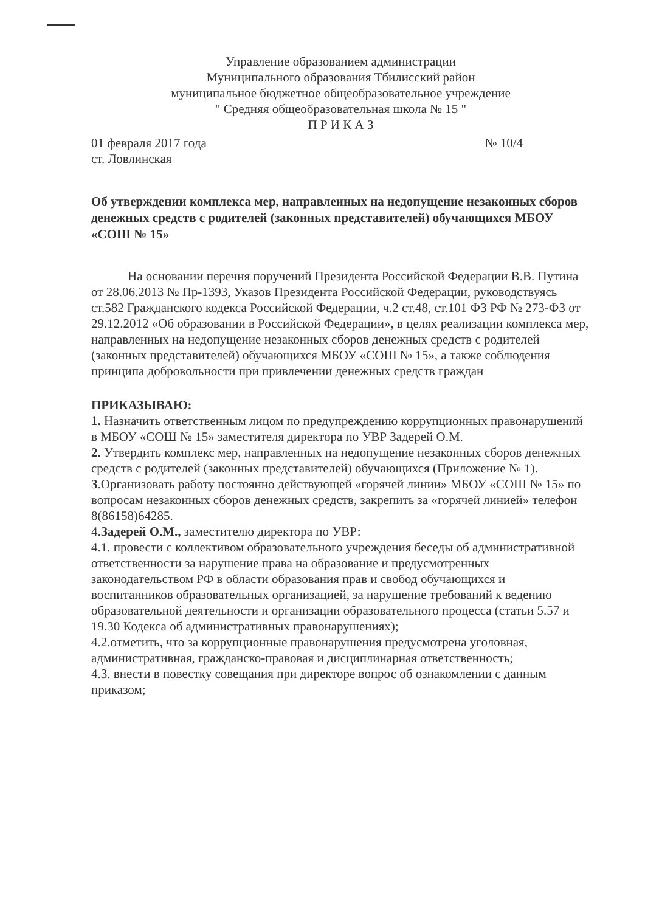Управление образованием администрации
Муниципального образования Тбилисский район
муниципальное бюджетное общеобразовательное учреждение
" Средняя общеобразовательная школа № 15 "
П Р И К А З
01 февраля 2017 года № 10/4
ст. Ловлинская
Об утверждении комплекса мер, направленных на недопущение незаконных сборов денежных средств с родителей (законных представителей) обучающихся МБОУ «СОШ № 15»
На основании перечня поручений Президента Российской Федерации В.В. Путина от 28.06.2013 № Пр-1393, Указов Президента Российской Федерации, руководствуясь ст.582 Гражданского кодекса Российской Федерации, ч.2 ст.48, ст.101 ФЗ РФ № 273-ФЗ от 29.12.2012 «Об образовании в Российской Федерации», в целях реализации комплекса мер, направленных на недопущение незаконных сборов денежных средств с родителей (законных представителей) обучающихся МБОУ «СОШ № 15», а также соблюдения принципа добровольности при привлечении денежных средств граждан
ПРИКАЗЫВАЮ:
1. Назначить ответственным лицом по предупреждению коррупционных правонарушений в МБОУ «СОШ № 15» заместителя директора по УВР Задерей О.М.
2. Утвердить комплекс мер, направленных на недопущение незаконных сборов денежных средств с родителей (законных представителей) обучающихся (Приложение № 1).
3.Организовать работу постоянно действующей «горячей линии» МБОУ «СОШ № 15» по вопросам незаконных сборов денежных средств, закрепить за «горячей линией» телефон 8(86158)64285.
4.Задерей О.М., заместителю директора по УВР:
4.1. провести с коллективом образовательного учреждения беседы об административной ответственности за нарушение права на образование и предусмотренных законодательством РФ в области образования прав и свобод обучающихся и воспитанников образовательных организацией, за нарушение требований к ведению образовательной деятельности и организации образовательного процесса (статьи 5.57 и 19.30 Кодекса об административных правонарушениях);
4.2.отметить, что за коррупционные правонарушения предусмотрена уголовная, административная, гражданско-правовая и дисциплинарная ответственность;
4.3. внести в повестку совещания при директоре вопрос об ознакомлении с данным приказом;